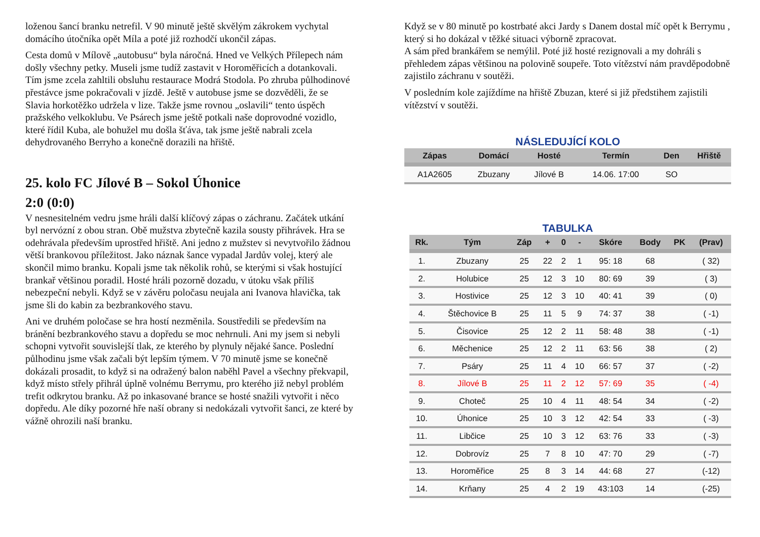loženou šancí branku netrefil. V 90 minutě ještě skvělým zákrokem vychytal domácího útočníka opět Míla a poté již rozhodčí ukončil zápas.
Cesta domů v Mílově „autobusu“ byla náročná. Hned ve Velkých Přílepech nám došly všechny petky. Museli jsme tudíž zastavit v Horoměřicích a dotankovali. Tím jsme zcela zahltili obsluhu restaurace Modrá Stodola. Po zhruba půlhodinové přestávce jsme pokračovali v jízdě. Ještě v autobuse jsme se dozvěděli, že se Slavia horkotěžko udržela v lize. Takže jsme rovnou „oslavili“ tento úspěch pražského velkoklubu. Ve Psárech jsme ještě potkali naše doprovodné vozidlo, které řídil Kuba, ale bohužel mu došla šťáva, tak jsme ještě nabrali zcela dehydrovaného Berryho a konečně dorazili na hřiště.
25. kolo FC Jílové B – Sokol Úhonice
2:0 (0:0)
V nesnesitelném vedru jsme hráli další klíčový zápas o záchranu. Začátek utkání byl nervózní z obou stran. Obě mužstva zbytečně kazila sousty přihrávek. Hra se odehrávala především uprostřed hřiště. Ani jedno z mužstev si nevytvořilo žádnou větší brankovou příležitost. Jako náznak šance vypadal Jardův volej, který ale skončil mimo branku. Kopali jsme tak několik rohů, se kterými si však hostující brankař většinou poradil. Hosté hráli pozorně dozadu, v útoku však příliš nebezpeční nebyli. Když se v závěru poločasu neujala ani Ivanova hlavička, tak jsme šli do kabin za bezbrankového stavu.
Ani ve druhém poločase se hra hostí nezměnila. Soustředili se především na bránění bezbrankového stavu a dopředu se moc nehrnuli. Ani my jsem si nebyli schopni vytvořit souvislejší tlak, ze kterého by plynuly nějaké šance. Poslední půlhodinu jsme však začali být lepším týmem. V 70 minutě jsme se konečně dokázali prosadit, to když si na odražený balon naběhl Pavel a všechny překvapil, když místo střely přihrál úplně volnému Berrymu, pro kterého již nebyl problém trefit odkrytou branku. Až po inkasované brance se hosté snažili vytvořit i něco dopředu. Ale díky pozorné hře naší obrany si nedokázali vytvořit šanci, ze které by vážně ohrozili naší branku.
Když se v 80 minutě po kostrbaté akci Jardy s Danem dostal míč opět k Berrymu , který si ho dokázal v těžké situaci výborně zpracovat.
A sám před brankářem se nemýlil. Poté již hosté rezignovali a my dohráli s přehledem zápas většinou na polovině soupeře. Toto vítězství nám pravděpodobně zajistilo záchranu v soutěži.
V posledním kole zajíždíme na hřiště Zbuzan, které si již předstihem zajistili vítězství v soutěži.
NÁSLEDUJÍCÍ KOLO
| Zápas | Domácí | Hosté | Termín | Den | Hřiště |
| --- | --- | --- | --- | --- | --- |
| A1A2605 | Zbuzany | Jílové B | 14.06. 17:00 | SO | |
TABULKA
| Rk. | Tým | Záp | + | 0 | - | Skóre | Body | PK | (Prav) |
| --- | --- | --- | --- | --- | --- | --- | --- | --- | --- |
| 1. | Zbuzany | 25 | 22 | 2 | 1 | 95: 18 | 68 | | ( 32) |
| 2. | Holubice | 25 | 12 | 3 | 10 | 80: 69 | 39 | | ( 3) |
| 3. | Hostivice | 25 | 12 | 3 | 10 | 40: 41 | 39 | | ( 0) |
| 4. | Štěchovice B | 25 | 11 | 5 | 9 | 74: 37 | 38 | | ( -1) |
| 5. | Čisovice | 25 | 12 | 2 | 11 | 58: 48 | 38 | | ( -1) |
| 6. | Měchenice | 25 | 12 | 2 | 11 | 63: 56 | 38 | | ( 2) |
| 7. | Psáry | 25 | 11 | 4 | 10 | 66: 57 | 37 | | ( -2) |
| 8. | Jílové B | 25 | 11 | 2 | 12 | 57: 69 | 35 | | ( -4) |
| 9. | Choteč | 25 | 10 | 4 | 11 | 48: 54 | 34 | | ( -2) |
| 10. | Úhonice | 25 | 10 | 3 | 12 | 42: 54 | 33 | | ( -3) |
| 11. | Libčice | 25 | 10 | 3 | 12 | 63: 76 | 33 | | ( -3) |
| 12. | Dobrovíz | 25 | 7 | 8 | 10 | 47: 70 | 29 | | ( -7) |
| 13. | Horoměřice | 25 | 8 | 3 | 14 | 44: 68 | 27 | | (-12) |
| 14. | Krňany | 25 | 4 | 2 | 19 | 43:103 | 14 | | (-25) |